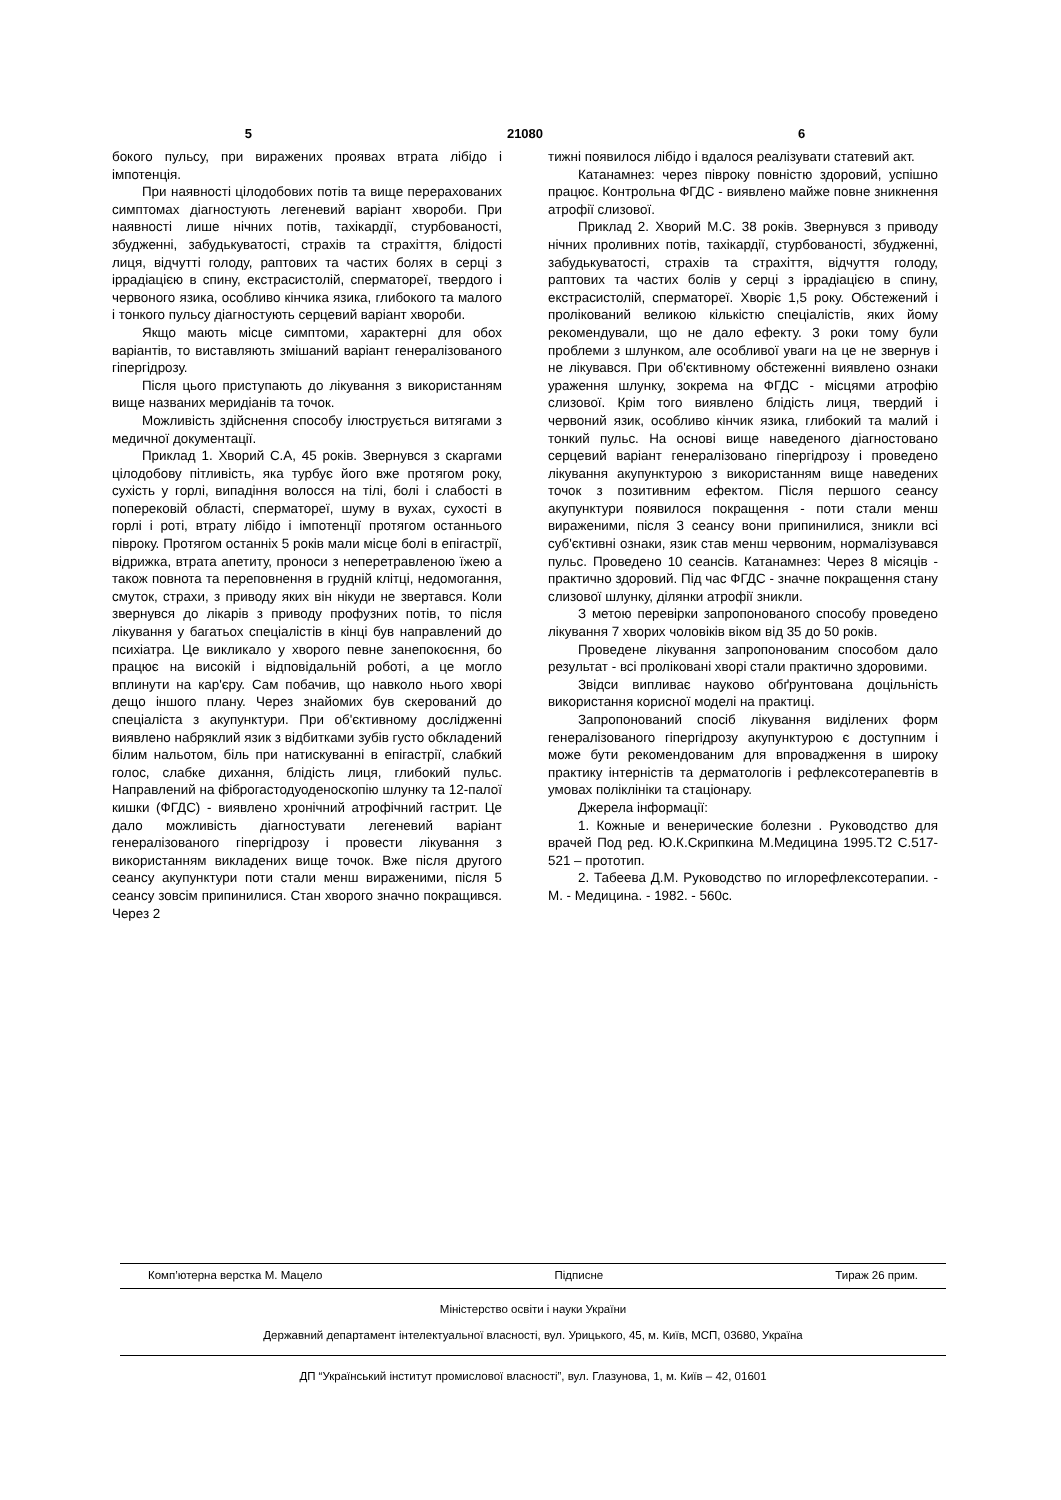5 21080 6
бокого пульсу, при виражених проявах втрата лібідо і імпотенція.
При наявності цілодобових потів та вище перерахованих симптомах діагностують легеневий варіант хвороби. При наявності лише нічних потів, тахікардії, стурбованості, збудженні, забудькуватості, страхів та страхіття, блідості лиця, відчутті голоду, раптових та частих болях в серці з іррадіацією в спину, екстрасистолій, сперматореї, твердого і червоного язика, особливо кінчика язика, глибокого та малого і тонкого пульсу діагностують серцевий варіант хвороби.
Якщо мають місце симптоми, характерні для обох варіантів, то виставляють змішаний варіант генералізованого гіпергідрозу.
Після цього приступають до лікування з використанням вище названих меридіанів та точок.
Можливість здійснення способу ілюструється витягами з медичної документації.
Приклад 1. Хворий С.А, 45 років. Звернувся з скаргами цілодобову пітливість, яка турбує його вже протягом року, сухість у горлі, випадіння волосся на тілі, болі і слабості в поперековій області, сперматореї, шуму в вухах, сухості в горлі і роті, втрату лібідо і імпотенції протягом останнього півроку. Протягом останніх 5 років мали місце болі в епігастрії, відрижка, втрата апетиту, проноси з неперетравленою їжею а також повнота та переповнення в грудній клітці, недомогання, смуток, страхи, з приводу яких він нікуди не звертався. Коли звернувся до лікарів з приводу профузних потів, то після лікування у багатьох спеціалістів в кінці був направлений до психіатра. Це викликало у хворого певне занепокоєння, бо працює на високій і відповідальній роботі, а це могло вплинути на кар'єру. Сам побачив, що навколо нього хворі дещо іншого плану. Через знайомих був скерований до спеціаліста з акупунктури. При об'єктивному дослідженні виявлено набряклий язик з відбитками зубів густо обкладений білим нальотом, біль при натискуванні в епігастрії, слабкий голос, слабке дихання, блідість лиця, глибокий пульс. Направлений на фіброгастодуоденоскопію шлунку та 12-палої кишки (ФГДС) - виявлено хронічний атрофічний гастрит. Це дало можливість діагностувати легеневий варіант генералізованого гіпергідрозу і провести лікування з використанням викладених вище точок. Вже після другого сеансу акупунктури поти стали менш вираженими, після 5 сеансу зовсім припинилися. Стан хворого значно покращився. Через 2
тижні появилося лібідо і вдалося реалізувати статевий акт.
Катанамнез: через півроку повністю здоровий, успішно працює. Контрольна ФГДС - виявлено майже повне зникнення атрофії слизової.
Приклад 2. Хворий М.С. 38 років. Звернувся з приводу нічних проливних потів, тахікардії, стурбованості, збудженні, забудькуватості, страхів та страхіття, відчуття голоду, раптових та частих болів у серці з іррадіацією в спину, екстрасистолій, сперматореї. Хворіє 1,5 року. Обстежений і пролікований великою кількістю спеціалістів, яких йому рекомендували, що не дало ефекту. 3 роки тому були проблеми з шлунком, але особливої уваги на це не звернув і не лікувався. При об'єктивному обстеженні виявлено ознаки ураження шлунку, зокрема на ФГДС - місцями атрофію слизової. Крім того виявлено блідість лиця, твердий і червоний язик, особливо кінчик язика, глибокий та малий і тонкий пульс. На основі вище наведеного діагностовано серцевий варіант генералізовано гіпергідрозу і проведено лікування акупунктурою з використанням вище наведених точок з позитивним ефектом. Після першого сеансу акупунктури появилося покращення - поти стали менш вираженими, після 3 сеансу вони припинилися, зникли всі суб'єктивні ознаки, язик став менш червоним, нормалізувався пульс. Проведено 10 сеансів. Катанамнез: Через 8 місяців - практично здоровий. Під час ФГДС - значне покращення стану слизової шлунку, ділянки атрофії зникли.
З метою перевірки запропонованого способу проведено лікування 7 хворих чоловіків віком від 35 до 50 років.
Проведене лікування запропонованим способом дало результат - всі проліковані хворі стали практично здоровими.
Звідси випливає науково обґрунтована доцільність використання корисної моделі на практиці.
Запропонований спосіб лікування виділених форм генералізованого гіпергідрозу акупунктурою є доступним і може бути рекомендованим для впровадження в широку практику інтерністів та дерматологів і рефлексотерапевтів в умовах поліклініки та стаціонару.
Джерела інформації:
1. Кожные и венерические болезни . Руководство для врачей Под ред. Ю.К.Скрипкина М.Медицина 1995.Т2 С.517-521 – прототип.
2. Табеева Д.М. Руководство по иглорефлексотерапии. - М. - Медицина. - 1982. - 560с.
Комп’ютерна верстка М. Мацело Підписне Тираж 26 прим.
Міністерство освіти і науки України
Державний департамент інтелектуальної власності, вул. Урицького, 45, м. Київ, МСП, 03680, Україна
ДП “Український інститут промислової власності”, вул. Глазунова, 1, м. Київ – 42, 01601